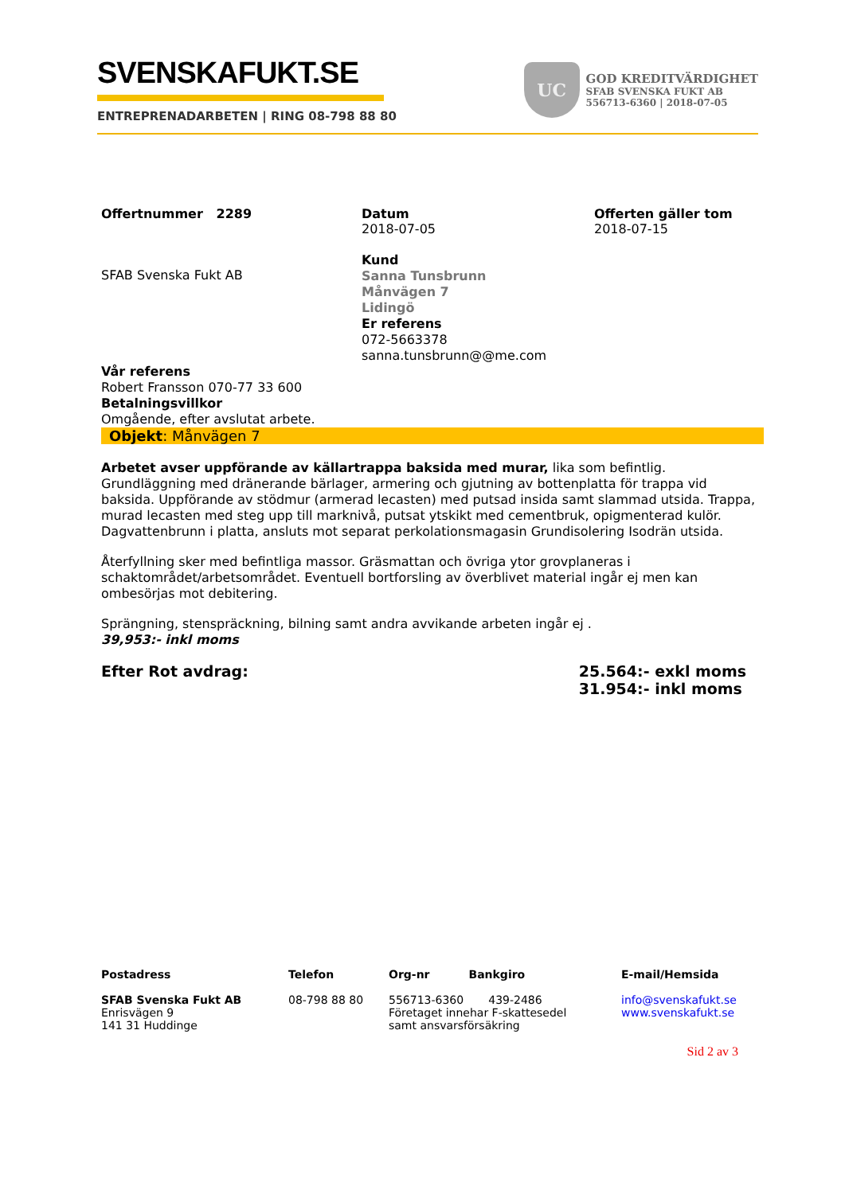SVENSKAFUKT.SE
ENTREPRENADARBETEN | RING 08-798 88 80
UC
GOD KREDITVÄRDIGHET
SFAB SVENSKA FUKT AB
556713-6360 | 2018-07-05
Offertnummer 2289 Datum
2018-07-05
Offerten gäller tom
2018-07-15
SFAB Svenska Fukt AB
Kund
Sanna Tunsbrunn
Månvägen 7
Lidingö
Er referens
072-5663378
sanna.tunsbrunn@@me.com
Vår referens
Robert Fransson 070-77 33 600
Betalningsvillkor
Omgående, efter avslutat arbete.
Objekt: Månvägen 7
Arbetet avser uppförande av källartrappa baksida med murar, lika som befintlig. Grundläggning med dränerande bärlager, armering och gjutning av bottenplatta för trappa vid baksida. Uppförande av stödmur (armerad lecasten) med putsad insida samt slammad utsida. Trappa, murad lecasten med steg upp till marknivå, putsat ytskikt med cementbruk, opigmenterad kulör. Dagvattenbrunn i platta, ansluts mot separat perkolationsmagasin Grundisolering Isodrän utsida.
Återfyllning sker med befintliga massor. Gräsmattan och övriga ytor grovplaneras i schaktområdet/arbetsområdet. Eventuell bortforsling av överblivet material ingår ej men kan ombesörjas mot debitering.
Sprängning, stenspräckning, bilning samt andra avvikande arbeten ingår ej .
39,953:- inkl moms
Efter Rot avdrag: 25.564:- exkl moms
31.954:- inkl moms
Postadress
SFAB Svenska Fukt AB
Enrisvägen 9
141 31 Huddinge
Telefon
08-798 88 80
Org-nr Bankgiro
556713-6360 439-2486
Företaget innehar F-skattesedel
samt ansvarsförsäkring
E-mail/Hemsida
info@svenskafukt.se
www.svenskafukt.se
Sid 2 av 3